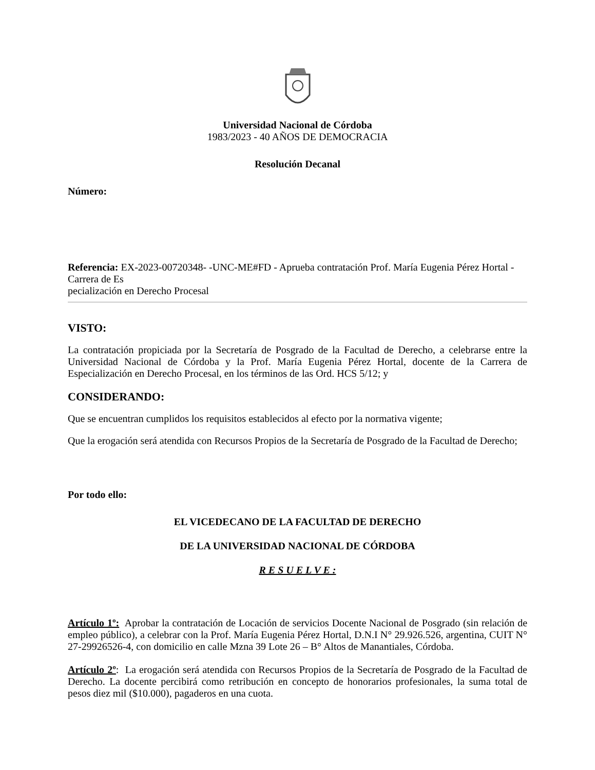Universidad Nacional de Córdoba
1983/2023 - 40 AÑOS DE DEMOCRACIA
Resolución Decanal
Número:
Referencia: EX-2023-00720348- -UNC-ME#FD - Aprueba contratación Prof. María Eugenia Pérez Hortal - Carrera de Es
pecialización en Derecho Procesal
VISTO:
La contratación propiciada por la Secretaría de Posgrado de la Facultad de Derecho, a celebrarse entre la Universidad Nacional de Córdoba y la Prof. María Eugenia Pérez Hortal, docente de la Carrera de Especialización en Derecho Procesal, en los términos de las Ord. HCS 5/12; y
CONSIDERANDO:
Que se encuentran cumplidos los requisitos establecidos al efecto por la normativa vigente;
Que la erogación será atendida con Recursos Propios de la Secretaría de Posgrado de la Facultad de Derecho;
Por todo ello:
EL VICEDECANO DE LA FACULTAD DE DERECHO
DE LA UNIVERSIDAD NACIONAL DE CÓRDOBA
R E S U E L V E :
Artículo 1º: Aprobar la contratación de Locación de servicios Docente Nacional de Posgrado (sin relación de empleo público), a celebrar con la Prof. María Eugenia Pérez Hortal, D.N.I N° 29.926.526, argentina, CUIT N° 27-29926526-4, con domicilio en calle Mzna 39 Lote 26 – B° Altos de Manantiales, Córdoba.
Artículo 2º: La erogación será atendida con Recursos Propios de la Secretaría de Posgrado de la Facultad de Derecho. La docente percibirá como retribución en concepto de honorarios profesionales, la suma total de pesos diez mil ($10.000), pagaderos en una cuota.